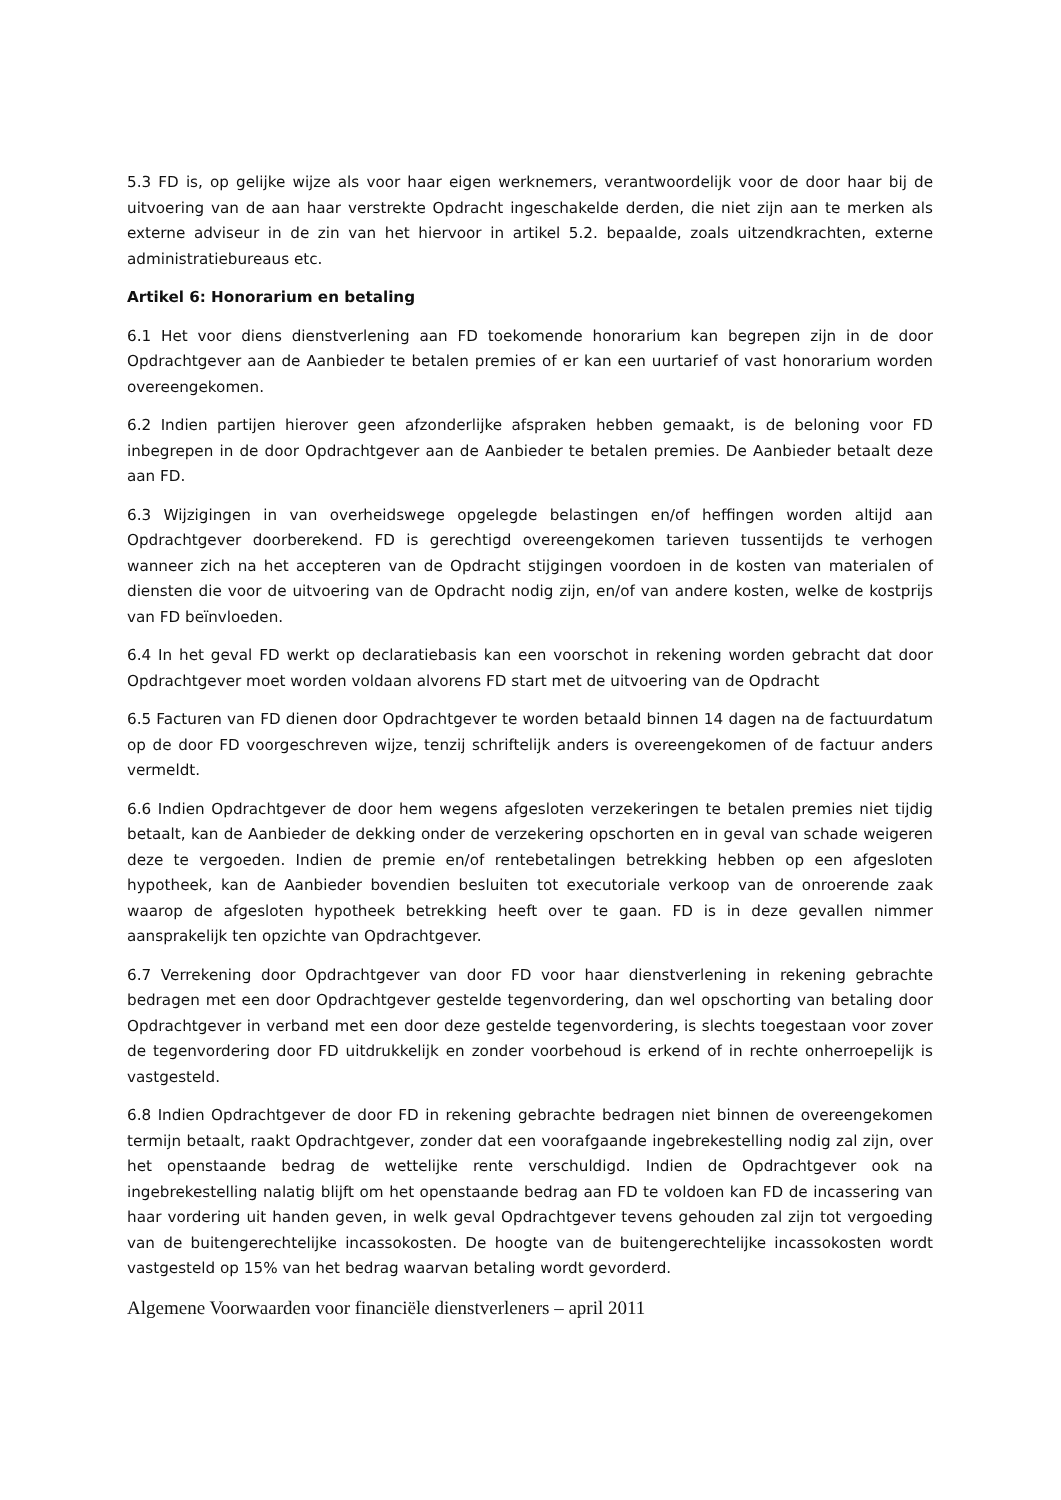5.3 FD is, op gelijke wijze als voor haar eigen werknemers, verantwoordelijk voor de door haar bij de uitvoering van de aan haar verstrekte Opdracht ingeschakelde derden, die niet zijn aan te merken als externe adviseur in de zin van het hiervoor in artikel 5.2. bepaalde, zoals uitzendkrachten, externe administratiebureaus etc.
Artikel 6: Honorarium en betaling
6.1 Het voor diens dienstverlening aan FD toekomende honorarium kan begrepen zijn in de door Opdrachtgever aan de Aanbieder te betalen premies of er kan een uurtarief of vast honorarium worden overeengekomen.
6.2 Indien partijen hierover geen afzonderlijke afspraken hebben gemaakt, is de beloning voor FD inbegrepen in de door Opdrachtgever aan de Aanbieder te betalen premies. De Aanbieder betaalt deze aan FD.
6.3 Wijzigingen in van overheidswege opgelegde belastingen en/of heffingen worden altijd aan Opdrachtgever doorberekend. FD is gerechtigd overeengekomen tarieven tussentijds te verhogen wanneer zich na het accepteren van de Opdracht stijgingen voordoen in de kosten van materialen of diensten die voor de uitvoering van de Opdracht nodig zijn, en/of van andere kosten, welke de kostprijs van FD beïnvloeden.
6.4 In het geval FD werkt op declaratiebasis kan een voorschot in rekening worden gebracht dat door Opdrachtgever moet worden voldaan alvorens FD start met de uitvoering van de Opdracht
6.5 Facturen van FD dienen door Opdrachtgever te worden betaald binnen 14 dagen na de factuurdatum op de door FD voorgeschreven wijze, tenzij schriftelijk anders is overeengekomen of de factuur anders vermeldt.
6.6 Indien Opdrachtgever de door hem wegens afgesloten verzekeringen te betalen premies niet tijdig betaalt, kan de Aanbieder de dekking onder de verzekering opschorten en in geval van schade weigeren deze te vergoeden. Indien de premie en/of rentebetalingen betrekking hebben op een afgesloten hypotheek, kan de Aanbieder bovendien besluiten tot executoriale verkoop van de onroerende zaak waarop de afgesloten hypotheek betrekking heeft over te gaan. FD is in deze gevallen nimmer aansprakelijk ten opzichte van Opdrachtgever.
6.7 Verrekening door Opdrachtgever van door FD voor haar dienstverlening in rekening gebrachte bedragen met een door Opdrachtgever gestelde tegenvordering, dan wel opschorting van betaling door Opdrachtgever in verband met een door deze gestelde tegenvordering, is slechts toegestaan voor zover de tegenvordering door FD uitdrukkelijk en zonder voorbehoud is erkend of in rechte onherroepelijk is vastgesteld.
6.8 Indien Opdrachtgever de door FD in rekening gebrachte bedragen niet binnen de overeengekomen termijn betaalt, raakt Opdrachtgever, zonder dat een voorafgaande ingebrekestelling nodig zal zijn, over het openstaande bedrag de wettelijke rente verschuldigd. Indien de Opdrachtgever ook na ingebrekestelling nalatig blijft om het openstaande bedrag aan FD te voldoen kan FD de incassering van haar vordering uit handen geven, in welk geval Opdrachtgever tevens gehouden zal zijn tot vergoeding van de buitengerechtelijke incassokosten. De hoogte van de buitengerechtelijke incassokosten wordt vastgesteld op 15% van het bedrag waarvan betaling wordt gevorderd.
Algemene Voorwaarden voor financiële dienstverleners – april 2011